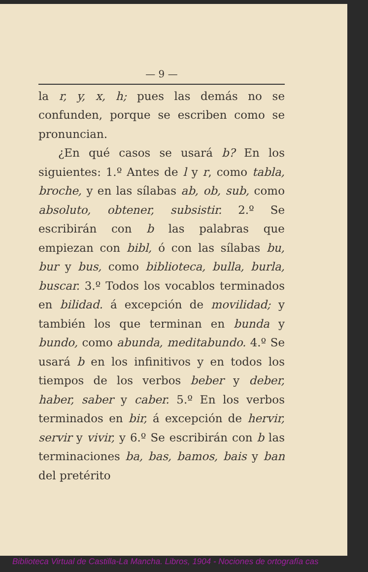— 9 —
la r, y, x, h; pues las demás no se confunden, porque se escriben como se pronuncian.
¿En qué casos se usará b? En los siguientes: 1.º Antes de l y r, como tabla, broche, y en las sílabas ab, ob, sub, como absoluto, obtener, subsistir. 2.º Se escribirán con b las palabras que empiezan con bibl, ó con las sílabas bu, bur y bus, como biblioteca, bulla, burla, buscar. 3.º Todos los vocablos terminados en bilidad. á excepción de movilidad; y también los que terminan en bunda y bundo, como abunda, meditabundo. 4.º Se usará b en los infinitivos y en todos los tiempos de los verbos beber y deber, haber, saber y caber. 5.º En los verbos terminados en bir, á excepción de hervir, servir y vivir, y 6.º Se escribirán con b las terminaciones ba, bas, bamos, bais y ban del pretérito
Biblioteca Virtual de Castilla-La Mancha. Libros, 1904 - Nociones de ortografía cas